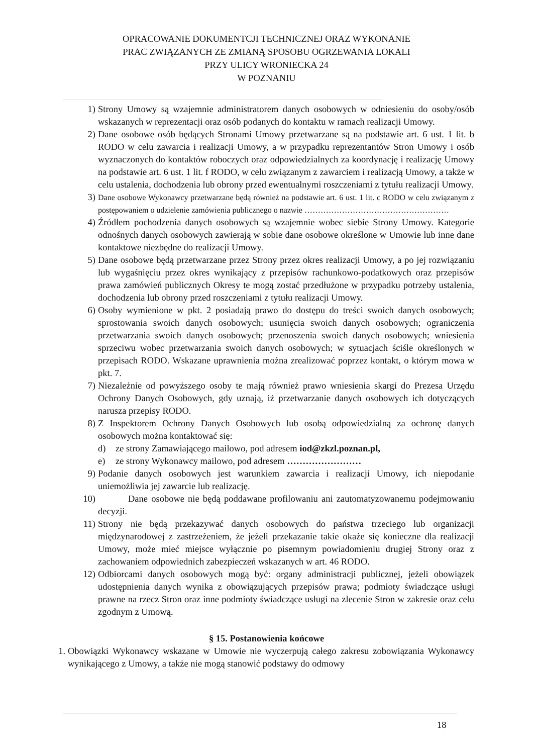OPRACOWANIE DOKUMENTCJI TECHNICZNEJ ORAZ WYKONANIE
PRAC ZWIĄZANYCH ZE ZMIANĄ SPOSOBU OGRZEWANIA LOKALI
PRZY ULICY WRONIECKA 24
W POZNANIU
1) Strony Umowy są wzajemnie administratorem danych osobowych w odniesieniu do osoby/osób wskazanych w reprezentacji oraz osób podanych do kontaktu w ramach realizacji Umowy.
2) Dane osobowe osób będących Stronami Umowy przetwarzane są na podstawie art. 6 ust. 1 lit. b RODO w celu zawarcia i realizacji Umowy, a w przypadku reprezentantów Stron Umowy i osób wyznaczonych do kontaktów roboczych oraz odpowiedzialnych za koordynację i realizację Umowy na podstawie art. 6 ust. 1 lit. f RODO, w celu związanym z zawarciem i realizacją Umowy, a także w celu ustalenia, dochodzenia lub obrony przed ewentualnymi roszczeniami z tytułu realizacji Umowy.
3) Dane osobowe Wykonawcy przetwarzane będą również na podstawie art. 6 ust. 1 lit. c RODO w celu związanym z postępowaniem o udzielenie zamówienia publicznego o nazwie ………………………………………………
4) Źródłem pochodzenia danych osobowych są wzajemnie wobec siebie Strony Umowy. Kategorie odnośnych danych osobowych zawierają w sobie dane osobowe określone w Umowie lub inne dane kontaktowe niezbędne do realizacji Umowy.
5) Dane osobowe będą przetwarzane przez Strony przez okres realizacji Umowy, a po jej rozwiązaniu lub wygaśnięciu przez okres wynikający z przepisów rachunkowo-podatkowych oraz przepisów prawa zamówień publicznych Okresy te mogą zostać przedłużone w przypadku potrzeby ustalenia, dochodzenia lub obrony przed roszczeniami z tytułu realizacji Umowy.
6) Osoby wymienione w pkt. 2 posiadają prawo do dostępu do treści swoich danych osobowych; sprostowania swoich danych osobowych; usunięcia swoich danych osobowych; ograniczenia przetwarzania swoich danych osobowych; przenoszenia swoich danych osobowych; wniesienia sprzeciwu wobec przetwarzania swoich danych osobowych; w sytuacjach ściśle określonych w przepisach RODO. Wskazane uprawnienia można zrealizować poprzez kontakt, o którym mowa w pkt. 7.
7) Niezależnie od powyższego osoby te mają również prawo wniesienia skargi do Prezesa Urzędu Ochrony Danych Osobowych, gdy uznają, iż przetwarzanie danych osobowych ich dotyczących narusza przepisy RODO.
8) Z Inspektorem Ochrony Danych Osobowych lub osobą odpowiedzialną za ochronę danych osobowych można kontaktować się:
d) ze strony Zamawiającego mailowo, pod adresem iod@zkzl.poznan.pl,
e) ze strony Wykonawcy mailowo, pod adresem ……………………
9) Podanie danych osobowych jest warunkiem zawarcia i realizacji Umowy, ich niepodanie uniemożliwia jej zawarcie lub realizację.
10) Dane osobowe nie będą poddawane profilowaniu ani zautomatyzowanemu podejmowaniu decyzji.
11) Strony nie będą przekazywać danych osobowych do państwa trzeciego lub organizacji międzynarodowej z zastrzeżeniem, że jeżeli przekazanie takie okaże się konieczne dla realizacji Umowy, może mieć miejsce wyłącznie po pisemnym powiadomieniu drugiej Strony oraz z zachowaniem odpowiednich zabezpieczeń wskazanych w art. 46 RODO.
12) Odbiorcami danych osobowych mogą być: organy administracji publicznej, jeżeli obowiązek udostępnienia danych wynika z obowiązujących przepisów prawa; podmioty świadczące usługi prawne na rzecz Stron oraz inne podmioty świadczące usługi na zlecenie Stron w zakresie oraz celu zgodnym z Umową.
§ 15. Postanowienia końcowe
1. Obowiązki Wykonawcy wskazane w Umowie nie wyczerpują całego zakresu zobowiązania Wykonawcy wynikającego z Umowy, a także nie mogą stanowić podstawy do odmowy
18